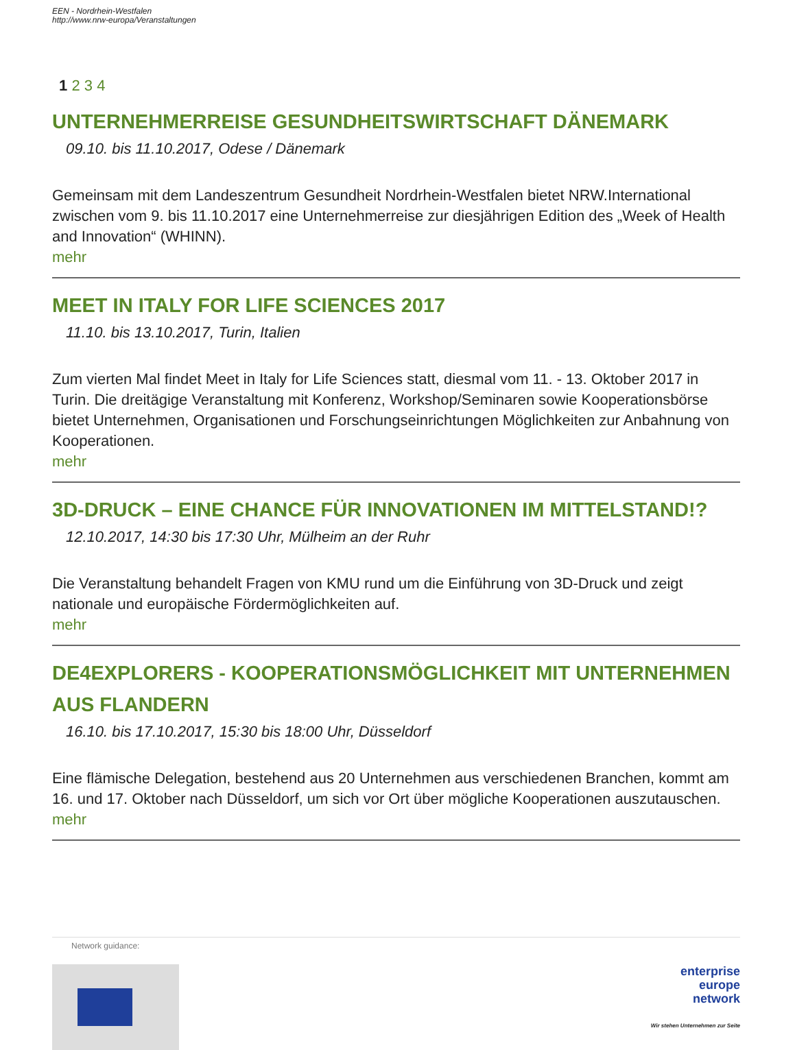EEN - Nordrhein-Westfalen
http://www.nrw-europa/Veranstaltungen
1 2 3 4
UNTERNEHMERREISE GESUNDHEITSWIRTSCHAFT DÄNEMARK
09.10. bis 11.10.2017, Odese / Dänemark
Gemeinsam mit dem Landeszentrum Gesundheit Nordrhein-Westfalen bietet NRW.International zwischen vom 9. bis 11.10.2017 eine Unternehmerreise zur diesjährigen Edition des „Week of Health and Innovation“ (WHINN).
mehr
MEET IN ITALY FOR LIFE SCIENCES 2017
11.10. bis 13.10.2017, Turin, Italien
Zum vierten Mal findet Meet in Italy for Life Sciences statt, diesmal vom 11. - 13. Oktober 2017 in Turin. Die dreitägige Veranstaltung mit Konferenz, Workshop/Seminaren sowie Kooperationsbörse bietet Unternehmen, Organisationen und Forschungseinrichtungen Möglichkeiten zur Anbahnung von Kooperationen.
mehr
3D-DRUCK – EINE CHANCE FÜR INNOVATIONEN IM MITTELSTAND!?
12.10.2017, 14:30 bis 17:30 Uhr, Mülheim an der Ruhr
Die Veranstaltung behandelt Fragen von KMU rund um die Einführung von 3D-Druck und zeigt nationale und europäische Fördermöglichkeiten auf.
mehr
DE4EXPLORERS - KOOPERATIONSMÖGLICHKEIT MIT UNTERNEHMEN AUS FLANDERN
16.10. bis 17.10.2017, 15:30 bis 18:00 Uhr, Düsseldorf
Eine flämische Delegation, bestehend aus 20 Unternehmen aus verschiedenen Branchen, kommt am 16. und 17. Oktober nach Düsseldorf, um sich vor Ort über mögliche Kooperationen auszutauschen.
mehr
Network guidance:
enterprise
europe
network
Wir stehen Unternehmen zur Seite